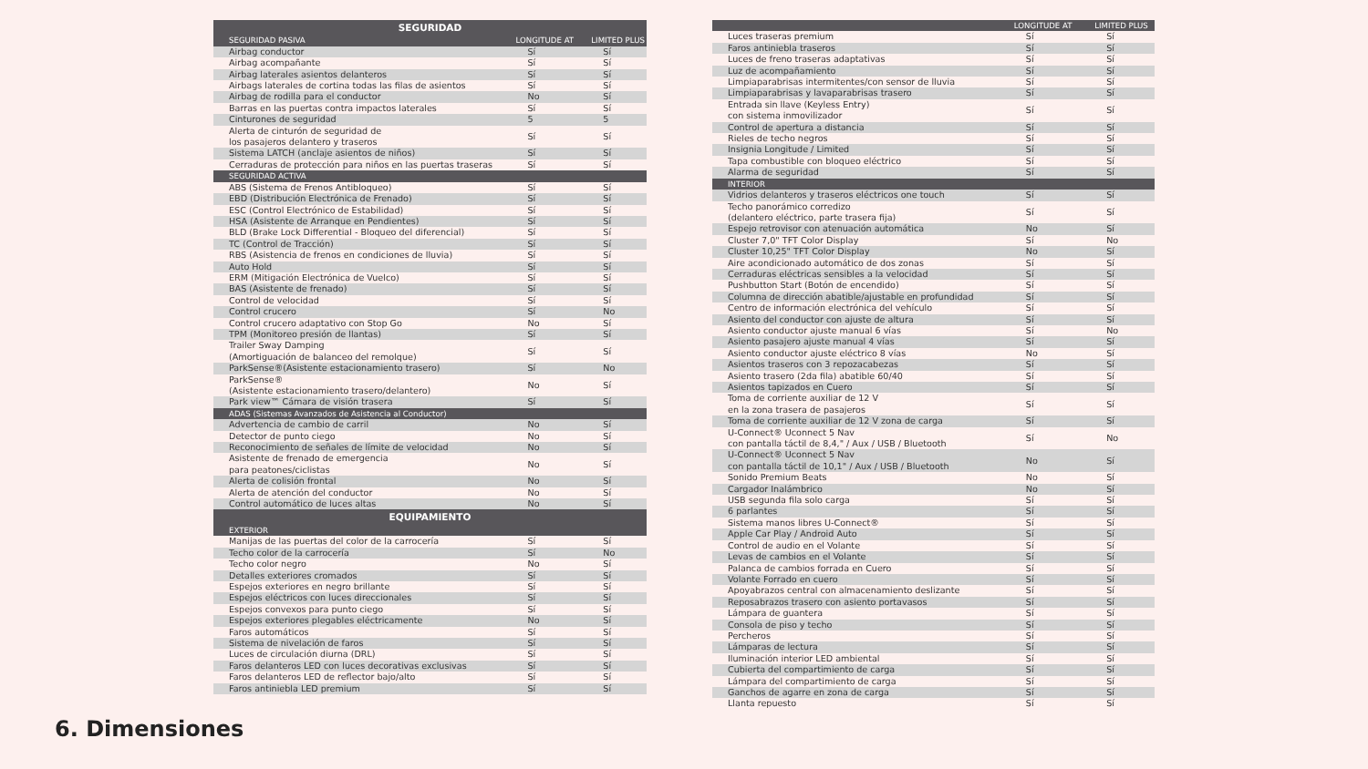| SEGURIDAD | | |
| --- | --- | --- |
| SEGURIDAD PASIVA | LONGITUDE AT | LIMITED PLUS |
| Airbag conductor | Sí | Sí |
| Airbag acompañante | Sí | Sí |
| Airbag laterales asientos delanteros | Sí | Sí |
| Airbags laterales de cortina todas las filas de asientos | Sí | Sí |
| Airbag de rodilla para el conductor | No | Sí |
| Barras en las puertas contra impactos laterales | Sí | Sí |
| Cinturones de seguridad | 5 | 5 |
| Alerta de cinturón de seguridad de los pasajeros delantero y traseros | Sí | Sí |
| Sistema LATCH (anclaje asientos de niños) | Sí | Sí |
| Cerraduras de protección para niños en las puertas traseras | Sí | Sí |
| SEGURIDAD ACTIVA | | |
| ABS (Sistema de Frenos Antibloqueo) | Sí | Sí |
| EBD (Distribución Electrónica de Frenado) | Sí | Sí |
| ESC (Control Electrónico de Estabilidad) | Sí | Sí |
| HSA (Asistente de Arranque en Pendientes) | Sí | Sí |
| BLD (Brake Lock Differential - Bloqueo del diferencial) | Sí | Sí |
| TC (Control de Tracción) | Sí | Sí |
| RBS (Asistencia de frenos en condiciones de lluvia) | Sí | Sí |
| Auto Hold | Sí | Sí |
| ERM (Mitigación Electrónica de Vuelco) | Sí | Sí |
| BAS (Asistente de frenado) | Sí | Sí |
| Control de velocidad | Sí | Sí |
| Control crucero | Sí | No |
| Control crucero adaptativo con Stop Go | No | Sí |
| TPM (Monitoreo presión de llantas) | Sí | Sí |
| Trailer Sway Damping (Amortiguación de balanceo del remolque) | Sí | Sí |
| ParkSense®(Asistente estacionamiento trasero) | Sí | No |
| ParkSense® (Asistente estacionamiento trasero/delantero) | No | Sí |
| Park view™ Cámara de visión trasera | Sí | Sí |
| ADAS (Sistemas Avanzados de Asistencia al Conductor) | | |
| Advertencia de cambio de carril | No | Sí |
| Detector de punto ciego | No | Sí |
| Reconocimiento de señales de límite de velocidad | No | Sí |
| Asistente de frenado de emergencia para peatones/ciclistas | No | Sí |
| Alerta de colisión frontal | No | Sí |
| Alerta de atención del conductor | No | Sí |
| Control automático de luces altas | No | Sí |
| EQUIPAMIENTO | | |
| EXTERIOR | | |
| Manijas de las puertas del color de la carrocería | Sí | Sí |
| Techo color de la carrocería | Sí | No |
| Techo color negro | No | Sí |
| Detalles exteriores cromados | Sí | Sí |
| Espejos exteriores en negro brillante | Sí | Sí |
| Espejos eléctricos con luces direccionales | Sí | Sí |
| Espejos convexos para punto ciego | Sí | Sí |
| Espejos exteriores plegables eléctricamente | No | Sí |
| Faros automáticos | Sí | Sí |
| Sistema de nivelación de faros | Sí | Sí |
| Luces de circulación diurna (DRL) | Sí | Sí |
| Faros delanteros LED con luces decorativas exclusivas | Sí | Sí |
| Faros delanteros LED de reflector bajo/alto | Sí | Sí |
| Faros antiniebla LED premium | Sí | Sí |
| | LONGITUDE AT | LIMITED PLUS |
| --- | --- | --- |
| Luces traseras premium | Sí | Sí |
| Faros antiniebla traseros | Sí | Sí |
| Luces de freno traseras adaptativas | Sí | Sí |
| Luz de acompañamiento | Sí | Sí |
| Limpiaparabrisas intermitentes/con sensor de lluvia | Sí | Sí |
| Limpiaparabrisas y lavaparabrisas trasero | Sí | Sí |
| Entrada sin llave (Keyless Entry) con sistema inmovilizador | Sí | Sí |
| Control de apertura a distancia | Sí | Sí |
| Rieles de techo negros | Sí | Sí |
| Insignia Longitude / Limited | Sí | Sí |
| Tapa combustible con bloqueo eléctrico | Sí | Sí |
| Alarma de seguridad | Sí | Sí |
| INTERIOR | | |
| Vidrios delanteros y traseros eléctricos one touch | Sí | Sí |
| Techo panorámico corredizo (delantero eléctrico, parte trasera fija) | Sí | Sí |
| Espejo retrovisor con atenuación automática | No | Sí |
| Cluster 7,0" TFT Color Display | Sí | No |
| Cluster 10,25" TFT Color Display | No | Sí |
| Aire acondicionado automático de dos zonas | Sí | Sí |
| Cerraduras eléctricas sensibles a la velocidad | Sí | Sí |
| Pushbutton Start (Botón de encendido) | Sí | Sí |
| Columna de dirección abatible/ajustable en profundidad | Sí | Sí |
| Centro de información electrónica del vehículo | Sí | Sí |
| Asiento del conductor con ajuste de altura | Sí | Sí |
| Asiento conductor ajuste manual 6 vías | Sí | No |
| Asiento pasajero ajuste manual 4 vías | Sí | Sí |
| Asiento conductor ajuste eléctrico 8 vías | No | Sí |
| Asientos traseros con 3 repozacabezas | Sí | Sí |
| Asiento trasero (2da fila) abatible 60/40 | Sí | Sí |
| Asientos tapizados en Cuero | Sí | Sí |
| Toma de corriente auxiliar de 12 V en la zona trasera de pasajeros | Sí | Sí |
| Toma de corriente auxiliar de 12 V zona de carga | Sí | Sí |
| U-Connect® Uconnect 5 Nav con pantalla táctil de 8,4," / Aux / USB / Bluetooth | Sí | No |
| U-Connect® Uconnect 5 Nav con pantalla táctil de 10,1" / Aux / USB / Bluetooth | No | Sí |
| Sonido Premium Beats | No | Sí |
| Cargador Inalámbrico | No | Sí |
| USB segunda fila solo carga | Sí | Sí |
| 6 parlantes | Sí | Sí |
| Sistema manos libres U-Connect® | Sí | Sí |
| Apple Car Play / Android Auto | Sí | Sí |
| Control de audio en el Volante | Sí | Sí |
| Levas de cambios en el Volante | Sí | Sí |
| Palanca de cambios forrada en Cuero | Sí | Sí |
| Volante Forrado en cuero | Sí | Sí |
| Apoyabrazos central con almacenamiento deslizante | Sí | Sí |
| Reposabrazos trasero con asiento portavasos | Sí | Sí |
| Lámpara de guantera | Sí | Sí |
| Consola de piso y techo | Sí | Sí |
| Percheros | Sí | Sí |
| Lámparas de lectura | Sí | Sí |
| Iluminación interior LED ambiental | Sí | Sí |
| Cubierta del compartimiento de carga | Sí | Sí |
| Lámpara del compartimiento de carga | Sí | Sí |
| Ganchos de agarre en zona de carga | Sí | Sí |
| Llanta repuesto | Sí | Sí |
6. Dimensiones